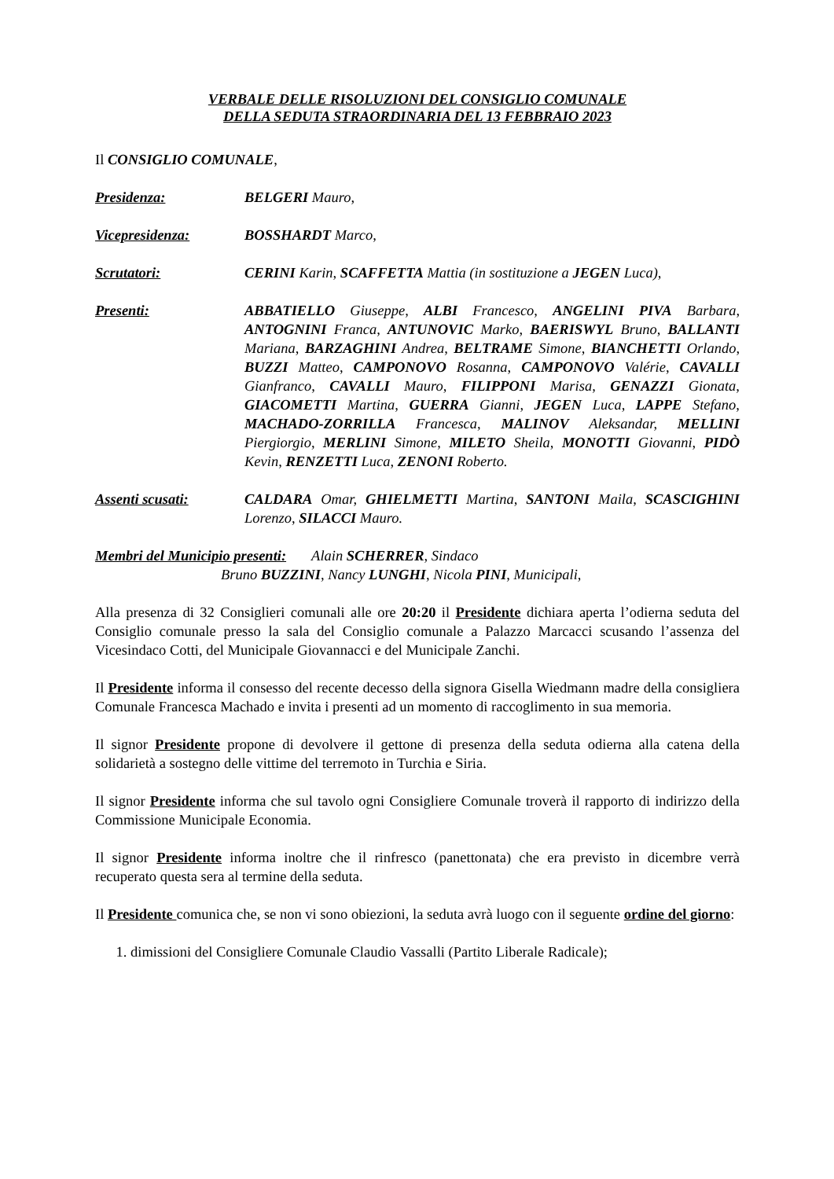VERBALE DELLE RISOLUZIONI DEL CONSIGLIO COMUNALE
DELLA SEDUTA STRAORDINARIA DEL 13 FEBBRAIO 2023
Il CONSIGLIO COMUNALE,
Presidenza: BELGERI Mauro,
Vicepresidenza: BOSSHARDT Marco,
Scrutatori: CERINI Karin, SCAFFETTA Mattia (in sostituzione a JEGEN Luca),
Presenti: ABBATIELLO Giuseppe, ALBI Francesco, ANGELINI PIVA Barbara, ANTOGNINI Franca, ANTUNOVIC Marko, BAERISWYL Bruno, BALLANTI Mariana, BARZAGHINI Andrea, BELTRAME Simone, BIANCHETTI Orlando, BUZZI Matteo, CAMPONOVO Rosanna, CAMPONOVO Valérie, CAVALLI Gianfranco, CAVALLI Mauro, FILIPPONI Marisa, GENAZZI Gionata, GIACOMETTI Martina, GUERRA Gianni, JEGEN Luca, LAPPE Stefano, MACHADO-ZORRILLA Francesca, MALINOV Aleksandar, MELLINI Piergiorgio, MERLINI Simone, MILETO Sheila, MONOTTI Giovanni, PIDÒ Kevin, RENZETTI Luca, ZENONI Roberto.
Assenti scusati: CALDARA Omar, GHIELMETTI Martina, SANTONI Maila, SCASCIGHINI Lorenzo, SILACCI Mauro.
Membri del Municipio presenti: Alain SCHERRER, Sindaco
Bruno BUZZINI, Nancy LUNGHI, Nicola PINI, Municipali,
Alla presenza di 32 Consiglieri comunali alle ore 20:20 il Presidente dichiara aperta l’odierna seduta del Consiglio comunale presso la sala del Consiglio comunale a Palazzo Marcacci scusando l’assenza del Vicesindaco Cotti, del Municipale Giovannacci e del Municipale Zanchi.
Il Presidente informa il consesso del recente decesso della signora Gisella Wiedmann madre della consigliera Comunale Francesca Machado e invita i presenti ad un momento di raccoglimento in sua memoria.
Il signor Presidente propone di devolvere il gettone di presenza della seduta odierna alla catena della solidarietà a sostegno delle vittime del terremoto in Turchia e Siria.
Il signor Presidente informa che sul tavolo ogni Consigliere Comunale troverà il rapporto di indirizzo della Commissione Municipale Economia.
Il signor Presidente informa inoltre che il rinfresco (panettonata) che era previsto in dicembre verrà recuperato questa sera al termine della seduta.
Il Presidente comunica che, se non vi sono obiezioni, la seduta avrà luogo con il seguente ordine del giorno:
1. dimissioni del Consigliere Comunale Claudio Vassalli (Partito Liberale Radicale);